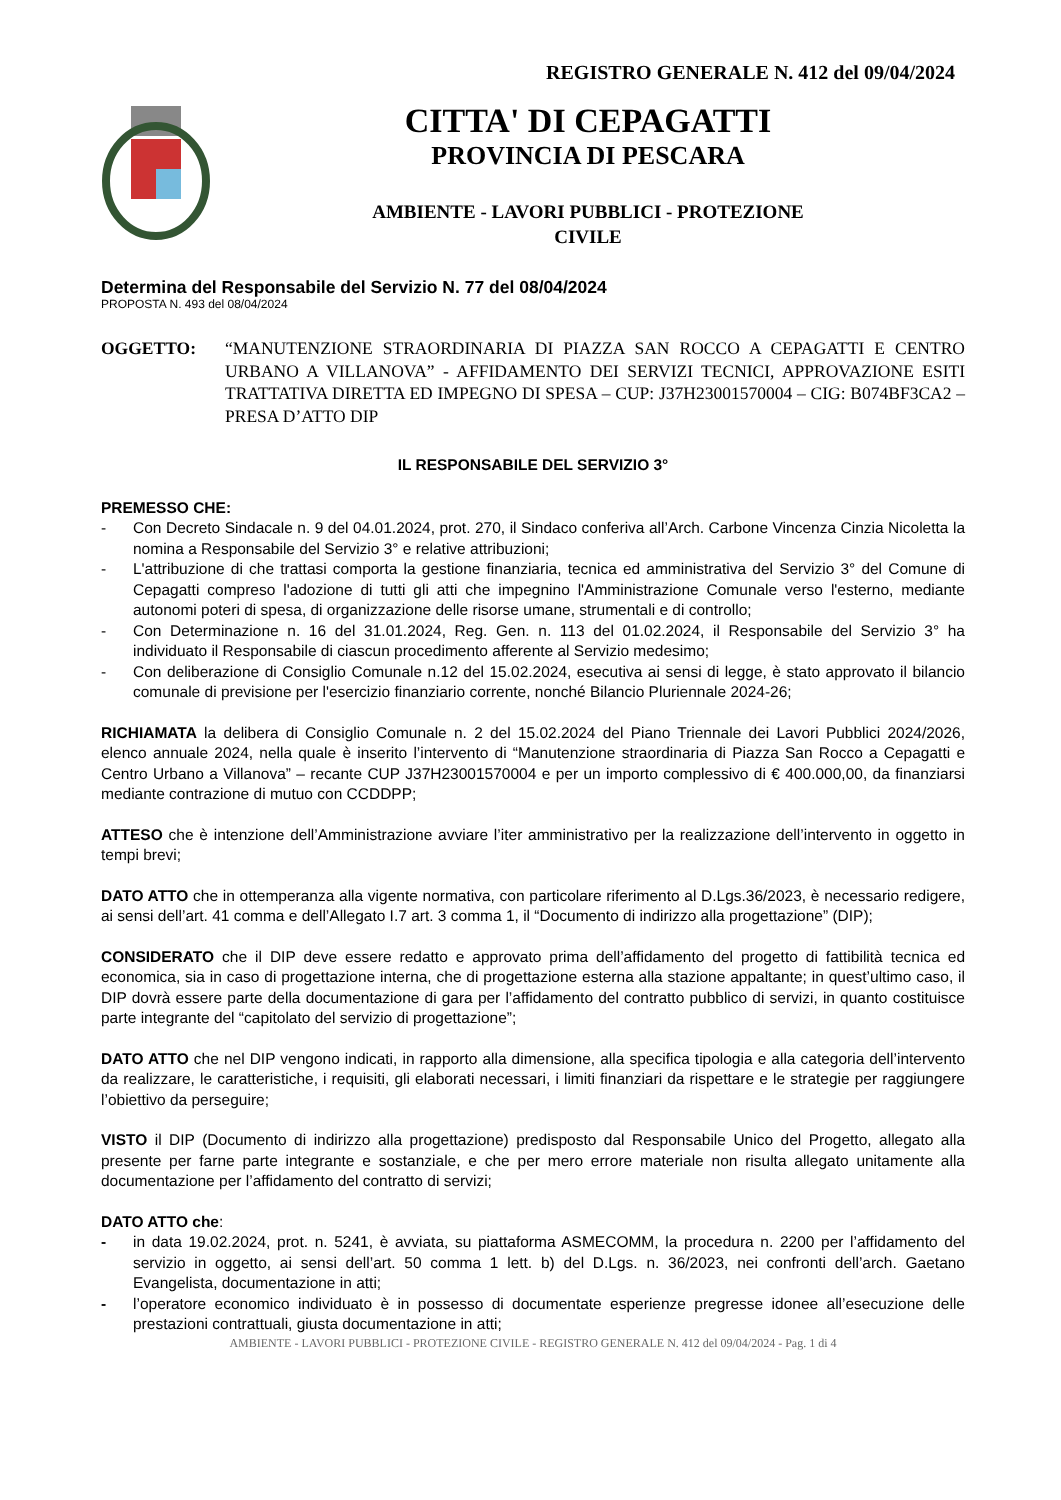REGISTRO GENERALE N. 412 del 09/04/2024
CITTA' DI CEPAGATTI
PROVINCIA DI PESCARA
AMBIENTE - LAVORI PUBBLICI - PROTEZIONE
CIVILE
Determina del Responsabile del Servizio N. 77 del 08/04/2024
PROPOSTA N. 493 del 08/04/2024
OGGETTO: “MANUTENZIONE STRAORDINARIA DI PIAZZA SAN ROCCO A CEPAGATTI E CENTRO URBANO A VILLANOVA” - AFFIDAMENTO DEI SERVIZI TECNICI, APPROVAZIONE ESITI TRATTATIVA DIRETTA ED IMPEGNO DI SPESA – CUP: J37H23001570004 – CIG: B074BF3CA2 – PRESA D’ATTO DIP
IL RESPONSABILE DEL SERVIZIO 3°
PREMESSO CHE:
- Con Decreto Sindacale n. 9 del 04.01.2024, prot. 270, il Sindaco conferiva all’Arch. Carbone Vincenza Cinzia Nicoletta la nomina a Responsabile del Servizio 3° e relative attribuzioni;
- L'attribuzione di che trattasi comporta la gestione finanziaria, tecnica ed amministrativa del Servizio 3° del Comune di Cepagatti compreso l'adozione di tutti gli atti che impegnino l'Amministrazione Comunale verso l'esterno, mediante autonomi poteri di spesa, di organizzazione delle risorse umane, strumentali e di controllo;
- Con Determinazione n. 16 del 31.01.2024, Reg. Gen. n. 113 del 01.02.2024, il Responsabile del Servizio 3° ha individuato il Responsabile di ciascun procedimento afferente al Servizio medesimo;
- Con deliberazione di Consiglio Comunale n.12 del 15.02.2024, esecutiva ai sensi di legge, è stato approvato il bilancio comunale di previsione per l'esercizio finanziario corrente, nonché Bilancio Pluriennale 2024-26;
RICHIAMATA la delibera di Consiglio Comunale n. 2 del 15.02.2024 del Piano Triennale dei Lavori Pubblici 2024/2026, elenco annuale 2024, nella quale è inserito l’intervento di “Manutenzione straordinaria di Piazza San Rocco a Cepagatti e Centro Urbano a Villanova” – recante CUP J37H23001570004 e per un importo complessivo di € 400.000,00, da finanziarsi mediante contrazione di mutuo con CCDDPP;
ATTESO che è intenzione dell’Amministrazione avviare l’iter amministrativo per la realizzazione dell’intervento in oggetto in tempi brevi;
DATO ATTO che in ottemperanza alla vigente normativa, con particolare riferimento al D.Lgs.36/2023, è necessario redigere, ai sensi dell’art. 41 comma e dell’Allegato I.7 art. 3 comma 1, il “Documento di indirizzo alla progettazione” (DIP);
CONSIDERATO che il DIP deve essere redatto e approvato prima dell’affidamento del progetto di fattibilità tecnica ed economica, sia in caso di progettazione interna, che di progettazione esterna alla stazione appaltante; in quest’ultimo caso, il DIP dovrà essere parte della documentazione di gara per l’affidamento del contratto pubblico di servizi, in quanto costituisce parte integrante del “capitolato del servizio di progettazione”;
DATO ATTO che nel DIP vengono indicati, in rapporto alla dimensione, alla specifica tipologia e alla categoria dell’intervento da realizzare, le caratteristiche, i requisiti, gli elaborati necessari, i limiti finanziari da rispettare e le strategie per raggiungere l’obiettivo da perseguire;
VISTO il DIP (Documento di indirizzo alla progettazione) predisposto dal Responsabile Unico del Progetto, allegato alla presente per farne parte integrante e sostanziale, e che per mero errore materiale non risulta allegato unitamente alla documentazione per l’affidamento del contratto di servizi;
DATO ATTO che:
- in data 19.02.2024, prot. n. 5241, è avviata, su piattaforma ASMECOMM, la procedura n. 2200 per l’affidamento del servizio in oggetto, ai sensi dell’art. 50 comma 1 lett. b) del D.Lgs. n. 36/2023, nei confronti dell’arch. Gaetano Evangelista, documentazione in atti;
- l’operatore economico individuato è in possesso di documentate esperienze pregresse idonee all’esecuzione delle prestazioni contrattuali, giusta documentazione in atti;
AMBIENTE - LAVORI PUBBLICI - PROTEZIONE CIVILE - REGISTRO GENERALE N. 412 del 09/04/2024 - Pag. 1 di 4